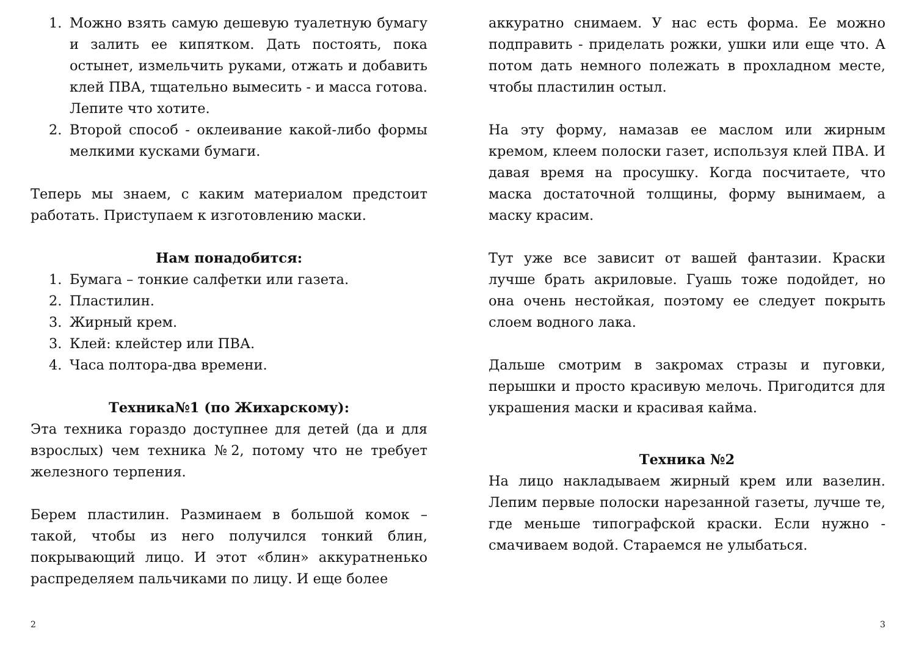1. Можно взять самую дешевую туалетную бумагу и залить ее кипятком. Дать постоять, пока остынет, измельчить руками, отжать и добавить клей ПВА, тщательно вымесить - и масса готова. Лепите что хотите.
2. Второй способ - оклеивание какой-либо формы мелкими кусками бумаги.
Теперь мы знаем, с каким материалом предстоит работать. Приступаем к изготовлению маски.
Нам понадобится:
1. Бумага – тонкие салфетки или газета.
2. Пластилин.
3. Жирный крем.
3. Клей: клейстер или ПВА.
4. Часа полтора-два времени.
Техника№1 (по Жихарскому):
Эта техника гораздо доступнее для детей (да и для взрослых) чем техника №2, потому что не требует железного терпения.
Берем пластилин. Разминаем в большой комок – такой, чтобы из него получился тонкий блин, покрывающий лицо. И этот «блин» аккуратненько распределяем пальчиками по лицу. И еще более
2
аккуратно снимаем. У нас есть форма. Ее можно подправить - приделать рожки, ушки или еще что. А потом дать немного полежать в прохладном месте, чтобы пластилин остыл.
На эту форму, намазав ее маслом или жирным кремом, клеем полоски газет, используя клей ПВА. И давая время на просушку. Когда посчитаете, что маска достаточной толщины, форму вынимаем, а маску красим.
Тут уже все зависит от вашей фантазии. Краски лучше брать акриловые. Гуашь тоже подойдет, но она очень нестойкая, поэтому ее следует покрыть слоем водного лака.
Дальше смотрим в закромах стразы и пуговки, перышки и просто красивую мелочь. Пригодится для украшения маски и красивая кайма.
Техника №2
На лицо накладываем жирный крем или вазелин. Лепим первые полоски нарезанной газеты, лучше те, где меньше типографской краски. Если нужно - смачиваем водой. Стараемся не улыбаться.
3